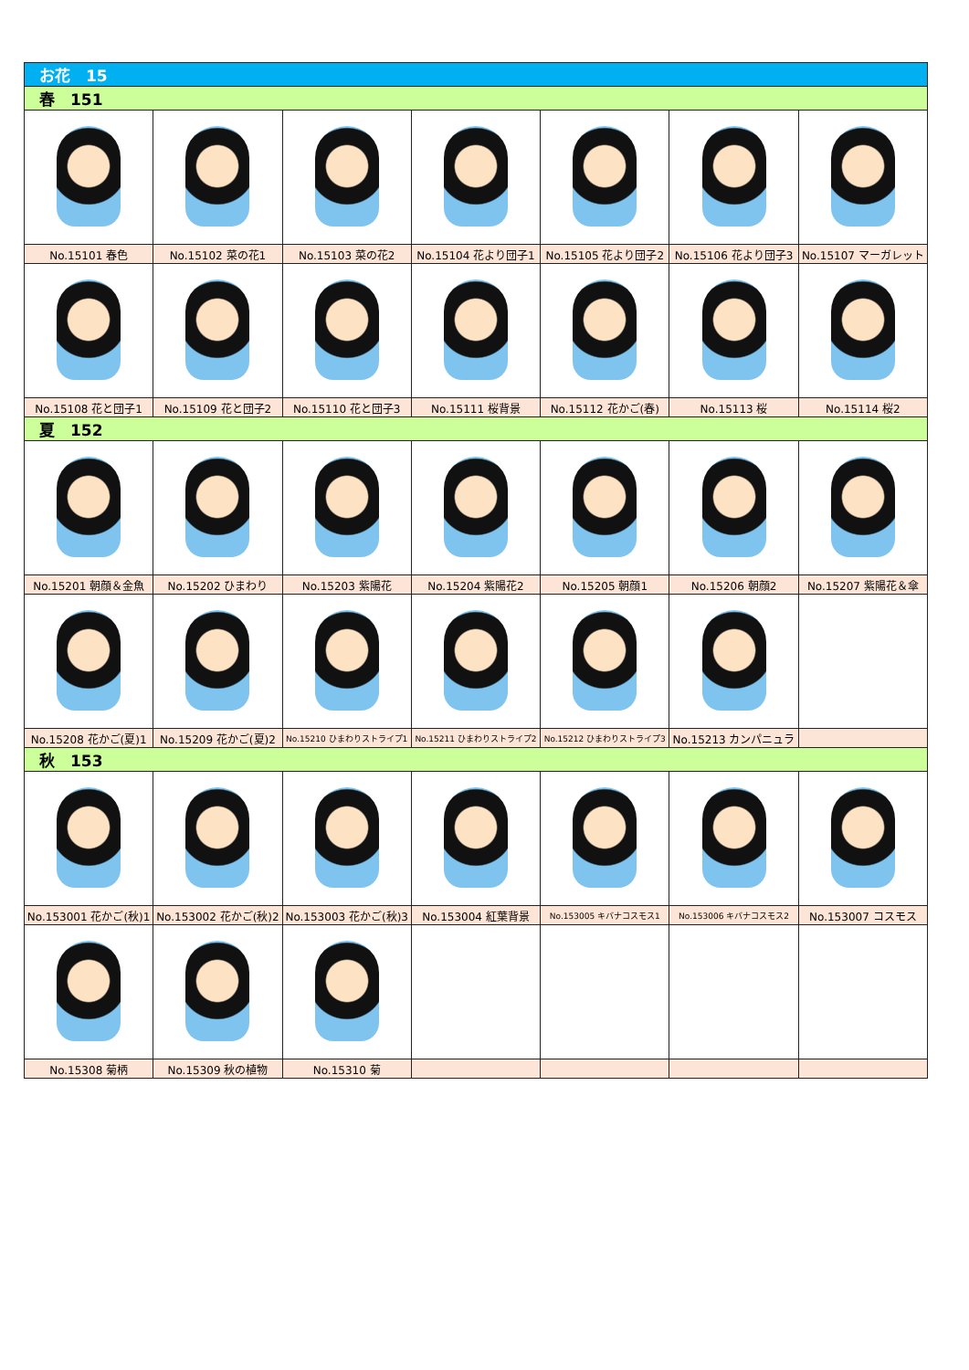| お花 15 | | | | | | |
| 春 151 | | | | | | |
| No.15101 春色 | No.15102 菜の花1 | No.15103 菜の花2 | No.15104 花より団子1 | No.15105 花より団子2 | No.15106 花より団子3 | No.15107 マーガレット |
| No.15108 花と団子1 | No.15109 花と団子2 | No.15110 花と団子3 | No.15111 桜背景 | No.15112 花かご(春) | No.15113 桜 | No.15114 桜2 |
| 夏 152 | | | | | | |
| No.15201 朝顔＆金魚 | No.15202 ひまわり | No.15203 紫陽花 | No.15204 紫陽花2 | No.15205 朝顔1 | No.15206 朝顔2 | No.15207 紫陽花＆傘 |
| No.15208 花かご(夏)1 | No.15209 花かご(夏)2 | No.15210 ひまわりストライプ1 | No.15211 ひまわりストライプ2 | No.15212 ひまわりストライプ3 | No.15213 カンパニュラ | |
| 秋 153 | | | | | | |
| No.153001 花かご(秋)1 | No.153002 花かご(秋)2 | No.153003 花かご(秋)3 | No.153004 紅葉背景 | No.153005 キバナコスモス1 | No.153006 キバナコスモス2 | No.153007 コスモス |
| No.15308 菊柄 | No.15309 秋の植物 | No.15310 菊 | | | | |